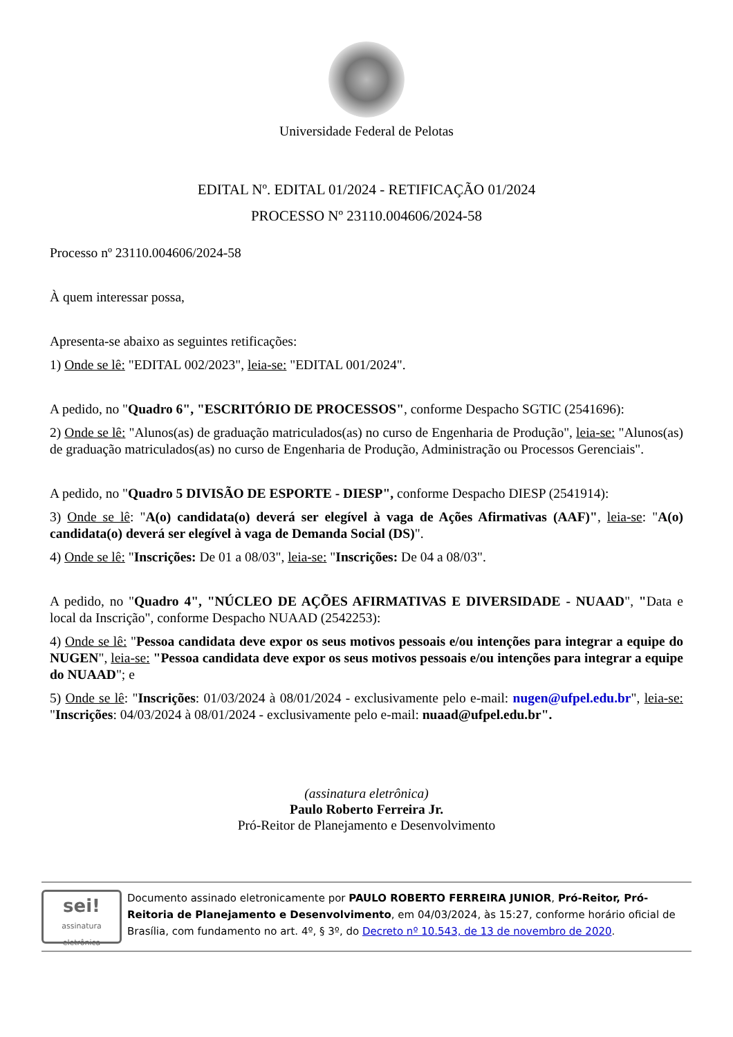Universidade Federal de Pelotas
EDITAL Nº. EDITAL 01/2024 - RETIFICAÇÃO 01/2024
PROCESSO Nº 23110.004606/2024-58
Processo nº 23110.004606/2024-58
À quem interessar possa,
Apresenta-se abaixo as seguintes retificações:
1) Onde se lê: "EDITAL 002/2023", leia-se: "EDITAL 001/2024".
A pedido, no "Quadro 6", "ESCRITÓRIO DE PROCESSOS", conforme Despacho SGTIC (2541696):
2) Onde se lê: "Alunos(as) de graduação matriculados(as) no curso de Engenharia de Produção", leia-se: "Alunos(as) de graduação matriculados(as) no curso de Engenharia de Produção, Administração ou Processos Gerenciais".
A pedido, no "Quadro 5 DIVISÃO DE ESPORTE - DIESP", conforme Despacho DIESP (2541914):
3) Onde se lê: "A(o) candidata(o) deverá ser elegível à vaga de Ações Afirmativas (AAF)", leia-se: "A(o) candidata(o) deverá ser elegível à vaga de Demanda Social (DS)".
4) Onde se lê: "Inscrições: De 01 a 08/03", leia-se: "Inscrições: De 04 a 08/03".
A pedido, no "Quadro 4", "NÚCLEO DE AÇÕES AFIRMATIVAS E DIVERSIDADE - NUAAD", "Data e local da Inscrição", conforme Despacho NUAAD (2542253):
4) Onde se lê: "Pessoa candidata deve expor os seus motivos pessoais e/ou intenções para integrar a equipe do NUGEN", leia-se: "Pessoa candidata deve expor os seus motivos pessoais e/ou intenções para integrar a equipe do NUAAD"; e
5) Onde se lê: "Inscrições: 01/03/2024 à 08/01/2024 - exclusivamente pelo e-mail: nugen@ufpel.edu.br", leia-se: "Inscrições: 04/03/2024 à 08/01/2024 - exclusivamente pelo e-mail: nuaad@ufpel.edu.br".
(assinatura eletrônica)
Paulo Roberto Ferreira Jr.
Pró-Reitor de Planejamento e Desenvolvimento
sei!
assinatura eletrônica
Documento assinado eletronicamente por PAULO ROBERTO FERREIRA JUNIOR, Pró-Reitor, Pró-Reitoria de Planejamento e Desenvolvimento, em 04/03/2024, às 15:27, conforme horário oficial de Brasília, com fundamento no art. 4º, § 3º, do Decreto nº 10.543, de 13 de novembro de 2020.